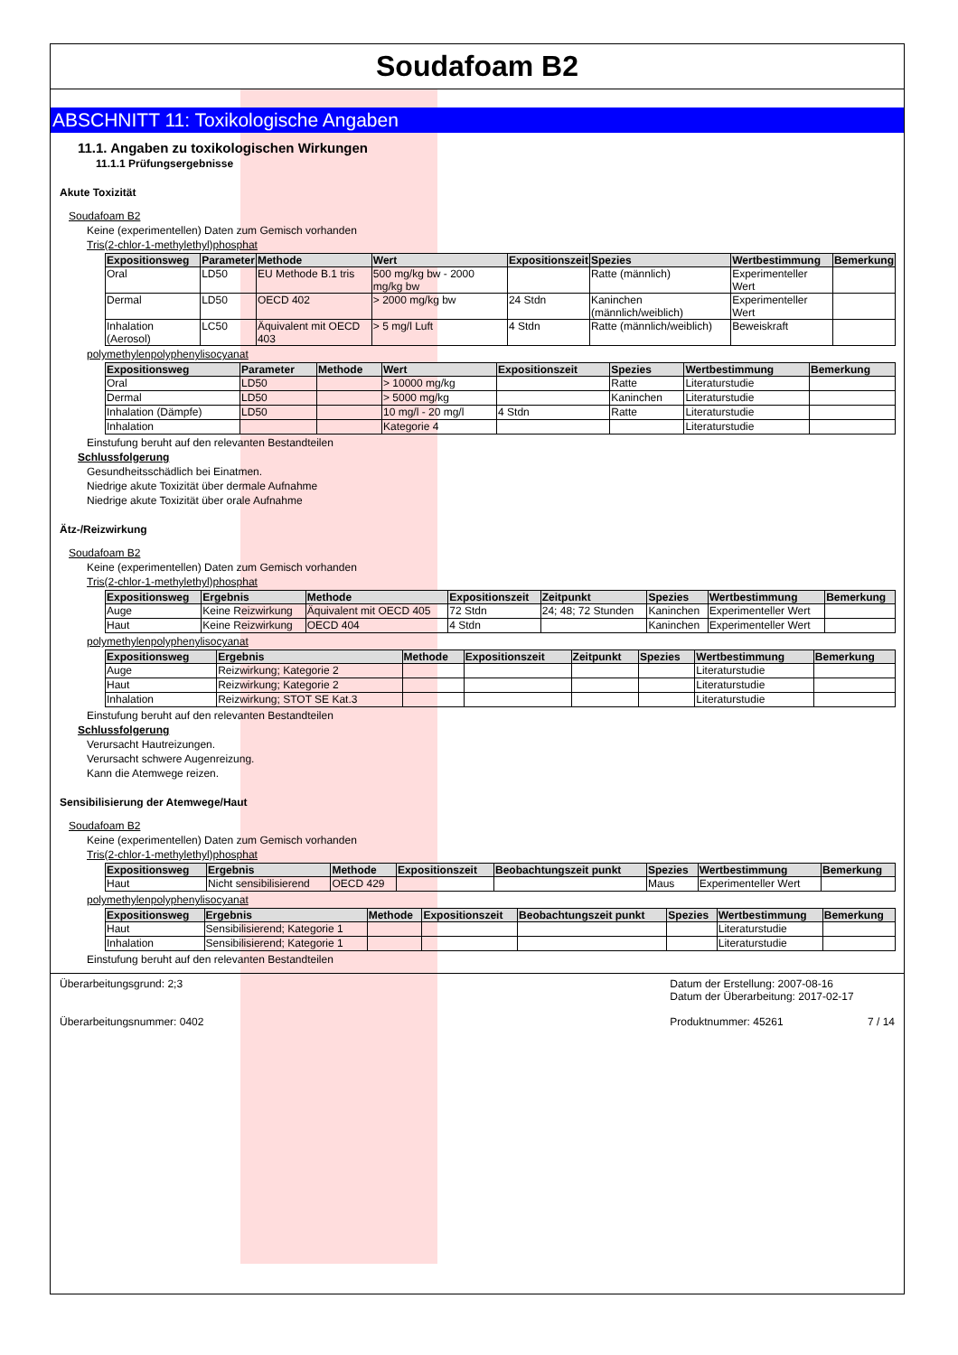Soudafoam B2
ABSCHNITT 11: Toxikologische Angaben
11.1. Angaben zu toxikologischen Wirkungen
11.1.1 Prüfungsergebnisse
Akute Toxizität
Soudafoam B2
Keine (experimentellen) Daten zum Gemisch vorhanden
Tris(2-chlor-1-methylethyl)phosphat
| Expositionsweg | Parameter | Methode | Wert | Expositionszeit | Spezies | Wertbestimmung | Bemerkung |
| --- | --- | --- | --- | --- | --- | --- | --- |
| Oral | LD50 | EU Methode B.1 tris | 500 mg/kg bw - 2000 mg/kg bw | | Ratte (männlich) | Experimenteller Wert | |
| Dermal | LD50 | OECD 402 | > 2000 mg/kg bw | 24 Stdn | Kaninchen (männlich/weiblich) | Experimenteller Wert | |
| Inhalation (Aerosol) | LC50 | Äquivalent mit OECD 403 | > 5 mg/l Luft | 4 Stdn | Ratte (männlich/weiblich) | Beweiskraft | |
polymethylenpolyphenylisocyanat
| Expositionsweg | Parameter | Methode | Wert | Expositionszeit | Spezies | Wertbestimmung | Bemerkung |
| --- | --- | --- | --- | --- | --- | --- | --- |
| Oral | LD50 | | > 10000 mg/kg | | Ratte | Literaturstudie | |
| Dermal | LD50 | | > 5000 mg/kg | | Kaninchen | Literaturstudie | |
| Inhalation (Dämpfe) | LD50 | | 10 mg/l - 20 mg/l | 4 Stdn | Ratte | Literaturstudie | |
| Inhalation | | | Kategorie 4 | | | Literaturstudie | |
Einstufung beruht auf den relevanten Bestandteilen
Schlussfolgerung
Gesundheitsschädlich bei Einatmen.
Niedrige akute Toxizität über dermale Aufnahme
Niedrige akute Toxizität über orale Aufnahme
Ätz-/Reizwirkung
Soudafoam B2
Keine (experimentellen) Daten zum Gemisch vorhanden
Tris(2-chlor-1-methylethyl)phosphat
| Expositionsweg | Ergebnis | Methode | Expositionszeit | Zeitpunkt | Spezies | Wertbestimmung | Bemerkung |
| --- | --- | --- | --- | --- | --- | --- | --- |
| Auge | Keine Reizwirkung | Äquivalent mit OECD 405 | 72 Stdn | 24; 48; 72 Stunden | Kaninchen | Experimenteller Wert | |
| Haut | Keine Reizwirkung | OECD 404 | 4 Stdn | | Kaninchen | Experimenteller Wert | |
polymethylenpolyphenylisocyanat
| Expositionsweg | Ergebnis | Methode | Expositionszeit | Zeitpunkt | Spezies | Wertbestimmung | Bemerkung |
| --- | --- | --- | --- | --- | --- | --- | --- |
| Auge | Reizwirkung; Kategorie 2 | | | | | Literaturstudie | |
| Haut | Reizwirkung; Kategorie 2 | | | | | Literaturstudie | |
| Inhalation | Reizwirkung; STOT SE Kat.3 | | | | | Literaturstudie | |
Einstufung beruht auf den relevanten Bestandteilen
Schlussfolgerung
Verursacht Hautreizungen.
Verursacht schwere Augenreizung.
Kann die Atemwege reizen.
Sensibilisierung der Atemwege/Haut
Soudafoam B2
Keine (experimentellen) Daten zum Gemisch vorhanden
Tris(2-chlor-1-methylethyl)phosphat
| Expositionsweg | Ergebnis | Methode | Expositionszeit | Beobachtungszeit punkt | Spezies | Wertbestimmung | Bemerkung |
| --- | --- | --- | --- | --- | --- | --- | --- |
| Haut | Nicht sensibilisierend | OECD 429 | | | Maus | Experimenteller Wert | |
polymethylenpolyphenylisocyanat
| Expositionsweg | Ergebnis | Methode | Expositionszeit | Beobachtungszeit punkt | Spezies | Wertbestimmung | Bemerkung |
| --- | --- | --- | --- | --- | --- | --- | --- |
| Haut | Sensibilisierend; Kategorie 1 | | | | | Literaturstudie | |
| Inhalation | Sensibilisierend; Kategorie 1 | | | | | Literaturstudie | |
Einstufung beruht auf den relevanten Bestandteilen
Überarbeitungsgrund: 2;3
Überarbeitungsnummer: 0402
Datum der Erstellung: 2007-08-16
Datum der Überarbeitung: 2017-02-17
Produktnummer: 45261 7 / 14